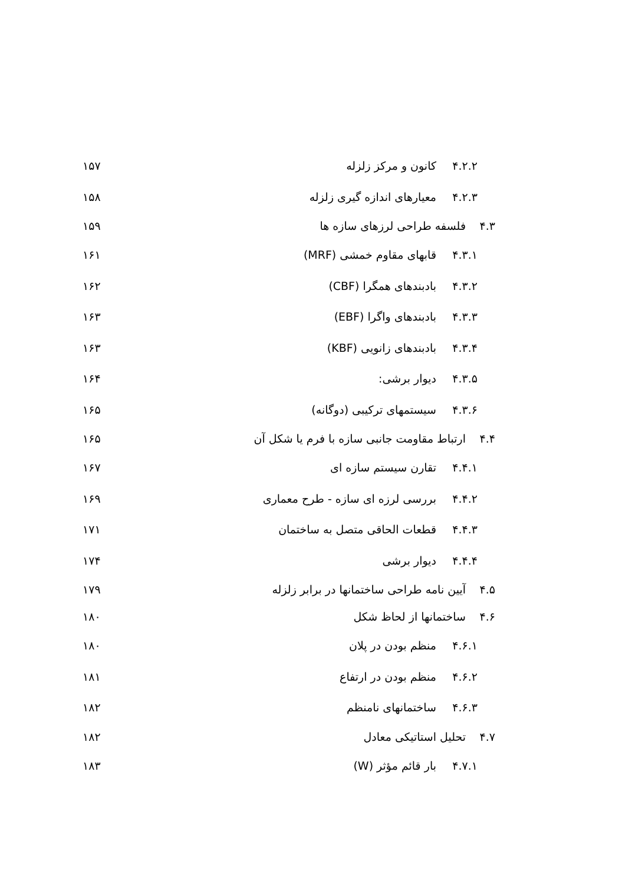۴.۲.۲ کانون و مرکز زلزله ۱۵۷
۴.۲.۳ معیارهای اندازه گیری زلزله ۱۵۸
۴.۳ فلسفه طراحی لرزهای سازه ها ۱۵۹
۴.۳.۱ قابهای مقاوم خمشی (MRF) ۱۶۱
۴.۳.۲ بادبندهای همگرا (CBF) ۱۶۲
۴.۳.۳ بادبندهای واگرا (EBF) ۱۶۳
۴.۳.۴ بادبندهای زانویی (KBF) ۱۶۳
۴.۳.۵ دیوار برشی: ۱۶۴
۴.۳.۶ سیستمهای ترکیبی (دوگانه) ۱۶۵
۴.۴ ارتباط مقاومت جانبی سازه با فرم یا شکل آن ۱۶۵
۴.۴.۱ تقارن سیستم سازه ای ۱۶۷
۴.۴.۲ بررسی لرزه ای سازه - طرح معماری ۱۶۹
۴.۴.۳ قطعات الحاقی متصل به ساختمان ۱۷۱
۴.۴.۴ دیوار برشی ۱۷۴
۴.۵ آیین نامه طراحی ساختمانها در برابر زلزله ۱۷۹
۴.۶ ساختمانها از لحاظ شکل ۱۸۰
۴.۶.۱ منظم بودن در پلان ۱۸۰
۴.۶.۲ منظم بودن در ارتفاع ۱۸۱
۴.۶.۳ ساختمانهای نامنظم ۱۸۲
۴.۷ تحلیل استاتیکی معادل ۱۸۲
۴.۷.۱ بار قائم مؤثر (W) ۱۸۳